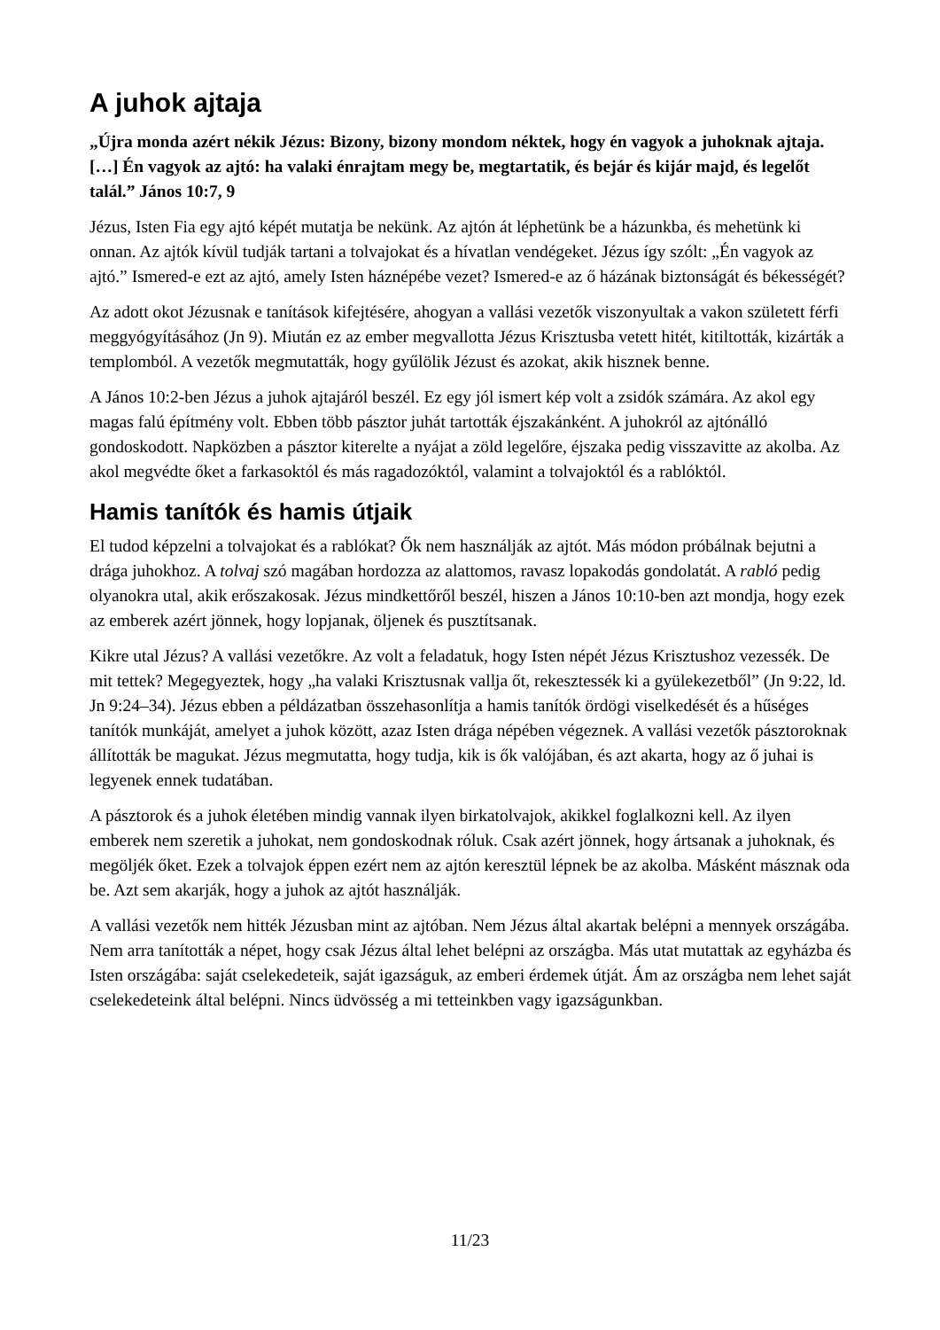A juhok ajtaja
„Újra monda azért nékik Jézus: Bizony, bizony mondom néktek, hogy én vagyok a juhoknak ajtaja. […] Én vagyok az ajtó: ha valaki énrajtam megy be, megtartatik, és bejár és kijár majd, és legelőt talál.” János 10:7, 9
Jézus, Isten Fia egy ajtó képét mutatja be nekünk. Az ajtón át léphetünk be a házunkba, és mehetünk ki onnan. Az ajtók kívül tudják tartani a tolvajokat és a hívatlan vendégeket. Jézus így szólt: „Én vagyok az ajtó.” Ismered-e ezt az ajtó, amely Isten háznépébe vezet? Ismered-e az ő házának biztonságát és békességét?
Az adott okot Jézusnak e tanítások kifejtésére, ahogyan a vallási vezetők viszonyultak a vakon született férfi meggyógyításához (Jn 9). Miután ez az ember megvallotta Jézus Krisztusba vetett hitét, kitiltották, kizárták a templomból. A vezetők megmutatták, hogy gyűlölik Jézust és azokat, akik hisznek benne.
A János 10:2-ben Jézus a juhok ajtajáról beszél. Ez egy jól ismert kép volt a zsidók számára. Az akol egy magas falú építmény volt. Ebben több pásztor juhát tartották éjszakánként. A juhokról az ajtónálló gondoskodott. Napközben a pásztor kiterelte a nyájat a zöld legelőre, éjszaka pedig visszavitte az akolba. Az akol megvédte őket a farkasoktól és más ragadozóktól, valamint a tolvajoktól és a rablóktól.
Hamis tanítók és hamis útjaik
El tudod képzelni a tolvajokat és a rablókat? Ők nem használják az ajtót. Más módon próbálnak bejutni a drága juhokhoz. A tolvaj szó magában hordozza az alattomos, ravasz lopakodás gondolatát. A rabló pedig olyanokra utal, akik erőszakosak. Jézus mindkettőről beszél, hiszen a János 10:10-ben azt mondja, hogy ezek az emberek azért jönnek, hogy lopjanak, öljenek és pusztítsanak.
Kikre utal Jézus? A vallási vezetőkre. Az volt a feladatuk, hogy Isten népét Jézus Krisztushoz vezessék. De mit tettek? Megegyeztek, hogy „ha valaki Krisztusnak vallja őt, rekesztessék ki a gyülekezetből” (Jn 9:22, ld. Jn 9:24–34). Jézus ebben a példázatban összehasonlítja a hamis tanítók ördögi viselkedését és a hűséges tanítók munkáját, amelyet a juhok között, azaz Isten drága népében végeznek. A vallási vezetők pásztoroknak állították be magukat. Jézus megmutatta, hogy tudja, kik is ők valójában, és azt akarta, hogy az ő juhai is legyenek ennek tudatában.
A pásztorok és a juhok életében mindig vannak ilyen birkatolvajok, akikkel foglalkozni kell. Az ilyen emberek nem szeretik a juhokat, nem gondoskodnak róluk. Csak azért jönnek, hogy ártsanak a juhoknak, és megöljék őket. Ezek a tolvajok éppen ezért nem az ajtón keresztül lépnek be az akolba. Másként másznak oda be. Azt sem akarják, hogy a juhok az ajtót használják.
A vallási vezetők nem hitték Jézusban mint az ajtóban. Nem Jézus által akartak belépni a mennyek országába. Nem arra tanították a népet, hogy csak Jézus által lehet belépni az országba. Más utat mutattak az egyházba és Isten országába: saját cselekedeteik, saját igazságuk, az emberi érdemek útját. Ám az országba nem lehet saját cselekedeteink által belépni. Nincs üdvösség a mi tetteinkben vagy igazságunkban.
11/23